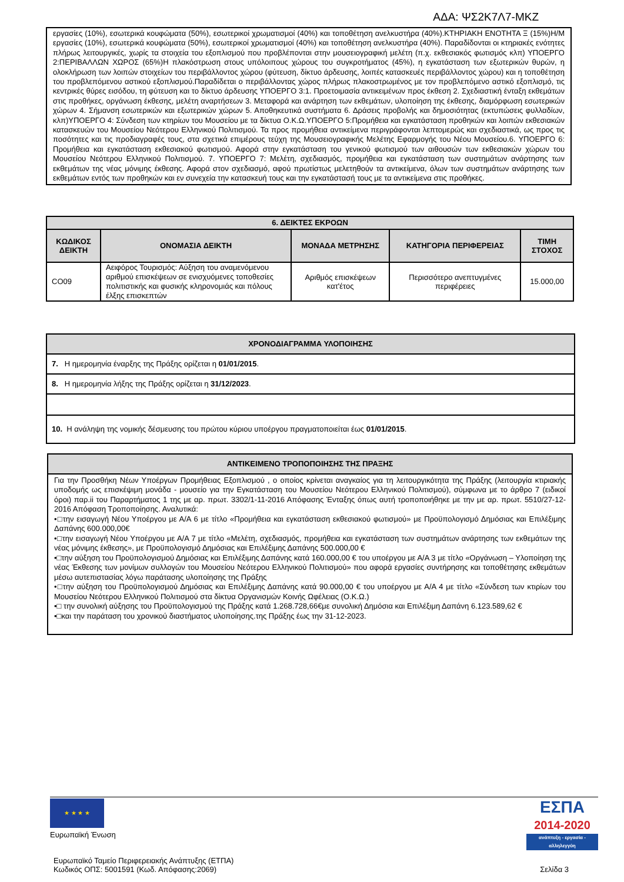ΑΔΑ: ΨΣ2Κ7Λ7-ΜΚΖ
εργασίες (10%), εσωτερικά κουφώματα (50%), εσωτερικοί χρωματισμοί (40%) και τοποθέτηση ανελκυστήρα (40%).ΚΤΗΡΙΑΚΗ ΕΝΟΤΗΤΑ Ξ (15%)Η/Μ εργασίες (10%), εσωτερικά κουφώματα (50%), εσωτερικοί χρωματισμοί (40%) και τοποθέτηση ανελκυστήρα (40%). Παραδίδονται οι κτηριακές ενότητες πλήρως λειτουργικές, χωρίς τα στοιχεία του εξοπλισμού που προβλέπονται στην μουσειογραφική μελέτη (π.χ. εκθεσιακός φωτισμός κλπ) ΥΠΟΕΡΓΟ 2:ΠΕΡΙΒΑΛΛΩΝ ΧΩΡΟΣ (65%)Η πλακόστρωση στους υπόλοιπους χώρους του συγκροτήματος (45%), η εγκατάσταση των εξωτερικών θυρών, η ολοκλήρωση των λοιπών στοιχείων του περιβάλλοντος χώρου (φύτευση, δίκτυο άρδευσης, λοιπές κατασκευές περιβάλλοντος χώρου) και η τοποθέτηση του προβλεπόμενου αστικού εξοπλισμού.Παραδίδεται ο περιβάλλοντας χώρος πλήρως πλακοστρωμένος με τον προβλεπόμενο αστικό εξοπλισμό, τις κεντρικές θύρες εισόδου, τη φύτευση και το δίκτυο άρδευσης ΥΠΟΕΡΓΟ 3:1. Προετοιμασία αντικειμένων προς έκθεση 2. Σχεδιαστική ένταξη εκθεμάτων στις προθήκες, οργάνωση έκθεσης, μελέτη αναρτήσεων 3. Μεταφορά και ανάρτηση των εκθεμάτων, υλοποίηση της έκθεσης, διαμόρφωση εσωτερικών χώρων 4. Σήμανση εσωτερικών και εξωτερικών χώρων 5. Αποθηκευτικά συστήματα 6. Δράσεις προβολής και δημοσιότητας (εκτυπώσεις φυλλαδίων, κλπ)ΥΠΟΕΡΓΟ 4: Σύνδεση των κτηρίων του Μουσείου με τα δίκτυα Ο.Κ.Ω.ΥΠΟΕΡΓΟ 5:Προμήθεια και εγκατάσταση προθηκών και λοιπών εκθεσιακών κατασκευών του Μουσείου Νεότερου Ελληνικού Πολιτισμού. Τα προς προμήθεια αντικείμενα περιγράφονται λεπτομερώς και σχεδιαστικά, ως προς τις ποσότητες και τις προδιαγραφές τους, στα σχετικά επιμέρους τεύχη της Μουσειογραφικής Μελέτης Εφαρμογής του Νέου Μουσείου.6. ΥΠΟΕΡΓΟ 6: Προμήθεια και εγκατάσταση εκθεσιακού φωτισμού. Αφορά στην εγκατάσταση του γενικού φωτισμού των αιθουσών των εκθεσιακών χώρων του Μουσείου Νεότερου Ελληνικού Πολιτισμού. 7. ΥΠΟΕΡΓΟ 7: Μελέτη, σχεδιασμός, προμήθεια και εγκατάσταση των συστημάτων ανάρτησης των εκθεμάτων της νέας μόνιμης έκθεσης. Αφορά στον σχεδιασμό, αφού πρωτίστως μελετηθούν τα αντικείμενα, όλων των συστημάτων ανάρτησης των εκθεμάτων εντός των προθηκών και εν συνεχεία την κατασκευή τους και την εγκατάστασή τους με τα αντικείμενα στις προθήκες.
| 6. ΔΕΙΚΤΕΣ ΕΚΡΟΩΝ | | | | |
| --- | --- | --- | --- | --- |
| ΚΩΔΙΚΟΣ ΔΕΙΚΤΗ | ΟΝΟΜΑΣΙΑ ΔΕΙΚΤΗ | ΜΟΝΑΔΑ ΜΕΤΡΗΣΗΣ | ΚΑΤΗΓΟΡΙΑ ΠΕΡΙΦΕΡΕΙΑΣ | ΤΙΜΗ ΣΤΟΧΟΣ |
| CO09 | Αειφόρος Τουρισμός: Αύξηση του αναμενόμενου αριθμού επισκέψεων σε ενισχυόμενες τοποθεσίες πολιτιστικής και φυσικής κληρονομιάς και πόλους έλξης επισκεπτών | Αριθμός επισκέψεων κατ'έτος | Περισσότερο ανεπτυγμένες περιφέρειες | 15.000,00 |
| ΧΡΟΝΟΔΙΑΓΡΑΜΜΑ ΥΛΟΠΟΙΗΣΗΣ |
| --- |
| 7. Η ημερομηνία έναρξης της Πράξης ορίζεται η 01/01/2015 . |
| 8. Η ημερομηνία λήξης της Πράξης ορίζεται η 31/12/2023 . |
| 10. Η ανάληψη της νομικής δέσμευσης του πρώτου κύριου υποέργου πραγματοποιείται έως 01/01/2015 . |
| ΑΝΤΙΚΕΙΜΕΝΟ ΤΡΟΠΟΠΟΙΗΣΗΣ ΤΗΣ ΠΡΑΞΗΣ |
| --- |
| Για την Προσθήκη Νέων Υποέργων Προμήθειας Εξοπλισμού , ο οποίος κρίνεται αναγκαίος για τη λειτουργικότητα της Πράξης (λειτουργία κτιριακής υποδομής ως επισκέψιμη μονάδα - μουσείο για την Εγκατάσταση του Μουσείου Νεότερου Ελληνικού Πολιτισμού), σύμφωνα με το άρθρο 7 (ειδικοί όροι) παρ.ii του Παραρτήματος 1 της με αρ. πρωτ. 3302/1-11-2016 Απόφασης Ένταξης όπως αυτή τροποποιήθηκε με την με αρ. πρωτ. 5510/27-12-2016 Απόφαση Τροποποίησης. Αναλυτικά: •□την εισαγωγή Νέου Υποέργου με Α/Α 6 με τίτλο «Προμήθεια και εγκατάσταση εκθεσιακού φωτισμού» με Προϋπολογισμό Δημόσιας και Επιλέξιμης Δαπάνης 600.000,00€ •□την εισαγωγή Νέου Υποέργου με Α/Α 7 με τίτλο «Μελέτη, σχεδιασμός, προμήθεια και εγκατάσταση των συστημάτων ανάρτησης των εκθεμάτων της νέας μόνιμης έκθεσης», με Προϋπολογισμό Δημόσιας και Επιλέξιμης Δαπάνης 500.000,00 € •□την αύξηση του Προϋπολογισμού Δημόσιας και Επιλέξιμης Δαπάνης κατά 160.000,00 € του υποέργου με Α/Α 3 με τίτλο «Οργάνωση – Υλοποίηση της νέας Έκθεσης των μονίμων συλλογών του Μουσείου Νεότερου Ελληνικού Πολιτισμού» που αφορά εργασίες συντήρησης και τοποθέτησης εκθεμάτων μέσω αυτεπιστασίας λόγω παράτασης υλοποίησης της Πράξης •□την αύξηση του Προϋπολογισμού Δημόσιας και Επιλέξιμης Δαπάνης κατά 90.000,00 € του υποέργου με Α/Α 4 με τίτλο «Σύνδεση των κτιρίων του Μουσείου Νεότερου Ελληνικού Πολιτισμού στα δίκτυα Οργανισμών Κοινής Ωφέλειας (Ο.Κ.Ω.) •□ την συνολική αύξησης του Προϋπολογισμού της Πράξης κατά 1.268.728,66€με συνολική Δημόσια και Επιλέξιμη Δαπάνη 6.123.589,62 € •□και την παράταση του χρονικού διαστήματος υλοποίησης.της Πράξης έως την 31-12-2023. |
★ ★ ★ ★
Ευρωπαϊκή Ένωση
ΕΣΠΑ
2014-2020
ανάπτυξη - εργασία - αλληλεγγύη
Ευρωπαϊκό Ταμείο Περιφερειακής Ανάπτυξης (ΕΤΠΑ)
Κωδικός ΟΠΣ: 5001591 (Κωδ. Απόφασης:2069)
Σελίδα 3